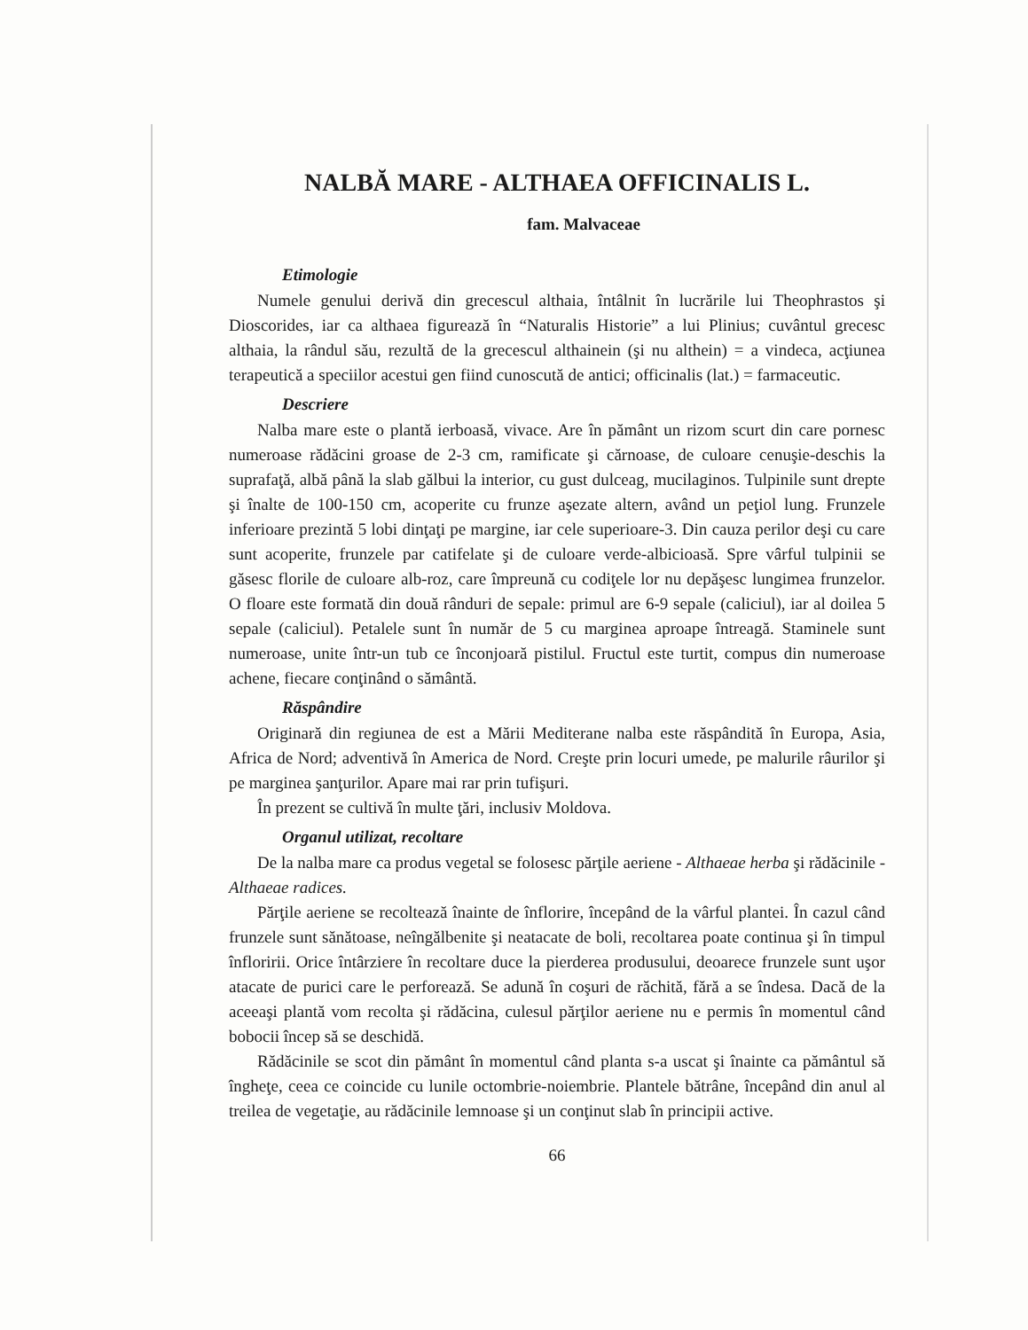NALBĂ MARE - ALTHAEA OFFICINALIS L.
fam. Malvaceae
Etimologie
Numele genului derivă din grecescul althaia, întâlnit în lucrările lui Theophrastos şi Dioscorides, iar ca althaea figurează în “Naturalis Historie” a lui Plinius; cuvântul grecesc althaia, la rândul său, rezultă de la grecescul althainein (şi nu althein) = a vindeca, acţiunea terapeutică a speciilor acestui gen fiind cunoscută de antici; officinalis (lat.) = farmaceutic.
Descriere
Nalba mare este o plantă ierboasă, vivace. Are în pământ un rizom scurt din care pornesc numeroase rădăcini groase de 2-3 cm, ramificate şi cărnoase, de culoare cenuşie-deschis la suprafaţă, albă până la slab gălbui la interior, cu gust dulceag, mucilaginos. Tulpinile sunt drepte şi înalte de 100-150 cm, acoperite cu frunze aşezate altern, având un peţiol lung. Frunzele inferioare prezintă 5 lobi dinţaţi pe margine, iar cele superioare-3. Din cauza perilor deşi cu care sunt acoperite, frunzele par catifelate şi de culoare verde-albicioasă. Spre vârful tulpinii se găsesc florile de culoare alb-roz, care împreună cu codiţele lor nu depăşesc lungimea frunzelor. O floare este formată din două rânduri de sepale: primul are 6-9 sepale (caliciul), iar al doilea 5 sepale (caliciul). Petalele sunt în număr de 5 cu marginea aproape întreagă. Staminele sunt numeroase, unite într-un tub ce înconjoară pistilul. Fructul este turtit, compus din numeroase achene, fiecare conţinând o sământă.
Răspândire
Originară din regiunea de est a Mării Mediterane nalba este răspândită în Europa, Asia, Africa de Nord; adventivă în America de Nord. Creşte prin locuri umede, pe malurile râurilor şi pe marginea şanţurilor. Apare mai rar prin tufişuri.
În prezent se cultivă în multe ţări, inclusiv Moldova.
Organul utilizat, recoltare
De la nalba mare ca produs vegetal se folosesc părţile aeriene - Althaeae herba şi rădăcinile - Althaeae radices.
Părţile aeriene se recoltează înainte de înflorire, începând de la vârful plantei. În cazul când frunzele sunt sănătoase, neîngălbenite şi neatacate de boli, recoltarea poate continua şi în timpul înfloririi. Orice întârziere în recoltare duce la pierderea produsului, deoarece frunzele sunt uşor atacate de purici care le perforează. Se adună în coşuri de răchită, fără a se îndesa. Dacă de la aceeaşi plantă vom recolta şi rădăcina, culesul părţilor aeriene nu e permis în momentul când bobocii încep să se deschidă.
Rădăcinile se scot din pământ în momentul când planta s-a uscat şi înainte ca pământul să îngheţe, ceea ce coincide cu lunile octombrie-noiembrie. Plantele bătrâne, începând din anul al treilea de vegetaţie, au rădăcinile lemnoase şi un conţinut slab în principii active.
66